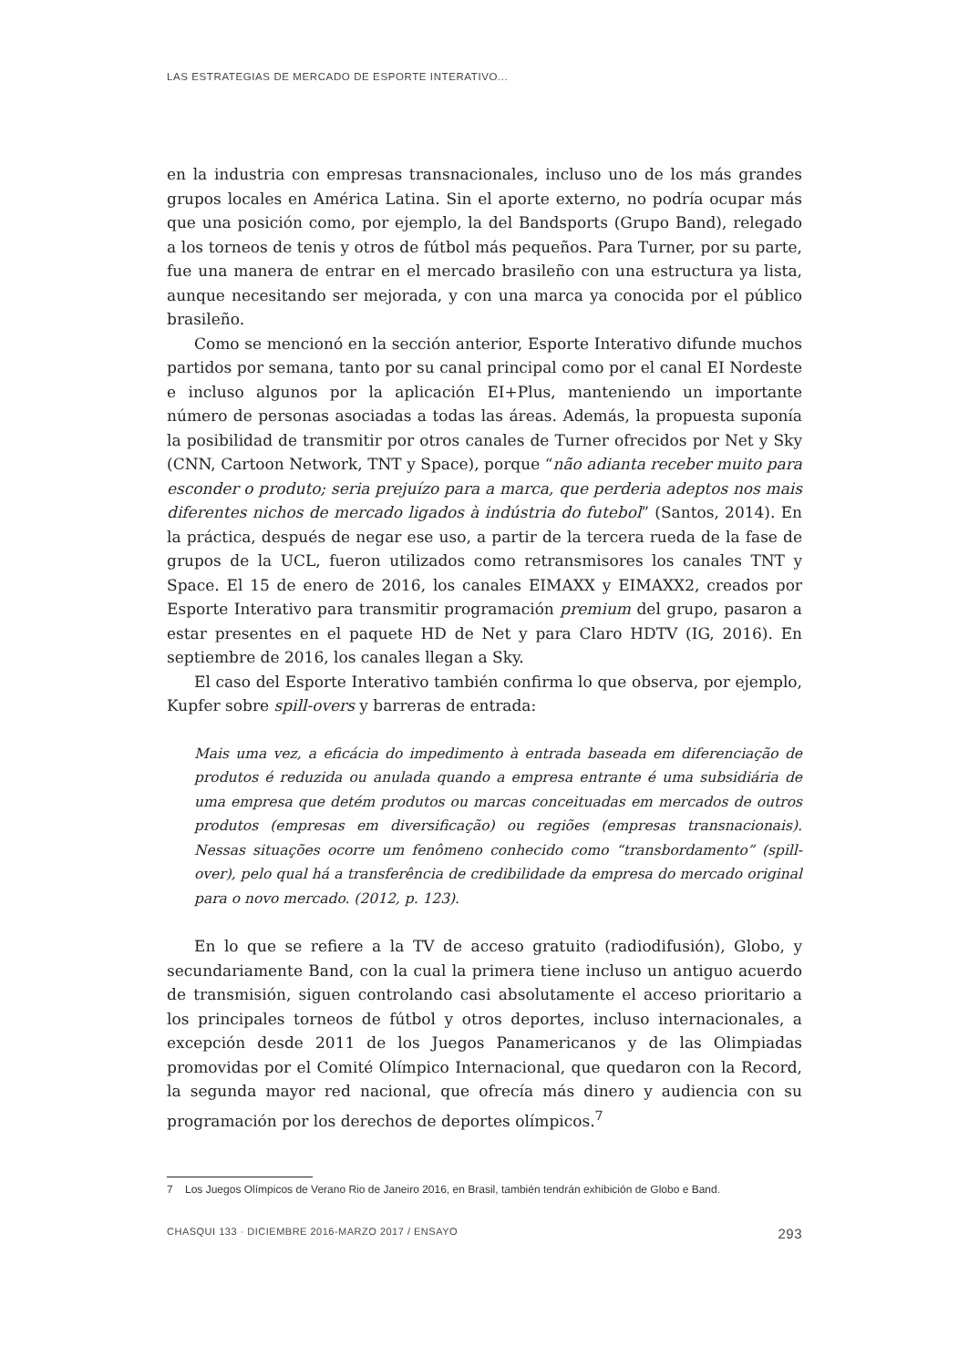LAS ESTRATEGIAS DE MERCADO DE ESPORTE INTERATIVO...
en la industria con empresas transnacionales, incluso uno de los más grandes grupos locales en América Latina. Sin el aporte externo, no podría ocupar más que una posición como, por ejemplo, la del Bandsports (Grupo Band), relegado a los torneos de tenis y otros de fútbol más pequeños. Para Turner, por su parte, fue una manera de entrar en el mercado brasileño con una estructura ya lista, aunque necesitando ser mejorada, y con una marca ya conocida por el público brasileño.
Como se mencionó en la sección anterior, Esporte Interativo difunde muchos partidos por semana, tanto por su canal principal como por el canal EI Nordeste e incluso algunos por la aplicación EI+Plus, manteniendo un importante número de personas asociadas a todas las áreas. Además, la propuesta suponía la posibilidad de transmitir por otros canales de Turner ofrecidos por Net y Sky (CNN, Cartoon Network, TNT y Space), porque “não adianta receber muito para esconder o produto; seria prejuízo para a marca, que perderia adeptos nos mais diferentes nichos de mercado ligados à indústria do futebol” (Santos, 2014). En la práctica, después de negar ese uso, a partir de la tercera rueda de la fase de grupos de la UCL, fueron utilizados como retransmisores los canales TNT y Space. El 15 de enero de 2016, los canales EIMAXX y EIMAXX2, creados por Esporte Interativo para transmitir programación premium del grupo, pasaron a estar presentes en el paquete HD de Net y para Claro HDTV (IG, 2016). En septiembre de 2016, los canales llegan a Sky.
El caso del Esporte Interativo también confirma lo que observa, por ejemplo, Kupfer sobre spill-overs y barreras de entrada:
Mais uma vez, a eficácia do impedimento à entrada baseada em diferenciação de produtos é reduzida ou anulada quando a empresa entrante é uma subsidiária de uma empresa que detém produtos ou marcas conceituadas em mercados de outros produtos (empresas em diversificação) ou regiões (empresas transnacionais). Nessas situações ocorre um fenômeno conhecido como “transbordamento” (spill-over), pelo qual há a transferência de credibilidade da empresa do mercado original para o novo mercado. (2012, p. 123).
En lo que se refiere a la TV de acceso gratuito (radiodifusión), Globo, y secundariamente Band, con la cual la primera tiene incluso un antiguo acuerdo de transmisión, siguen controlando casi absolutamente el acceso prioritario a los principales torneos de fútbol y otros deportes, incluso internacionales, a excepción desde 2011 de los Juegos Panamericanos y de las Olimpiadas promovidas por el Comité Olímpico Internacional, que quedaron con la Record, la segunda mayor red nacional, que ofrecía más dinero y audiencia con su programación por los derechos de deportes olímpicos.<sup>7</sup>
7 Los Juegos Olímpicos de Verano Rio de Janeiro 2016, en Brasil, también tendrán exhibición de Globo e Band.
CHASQUI 133 · DICIEMBRE 2016-MARZO 2017 / ENSAYO 293